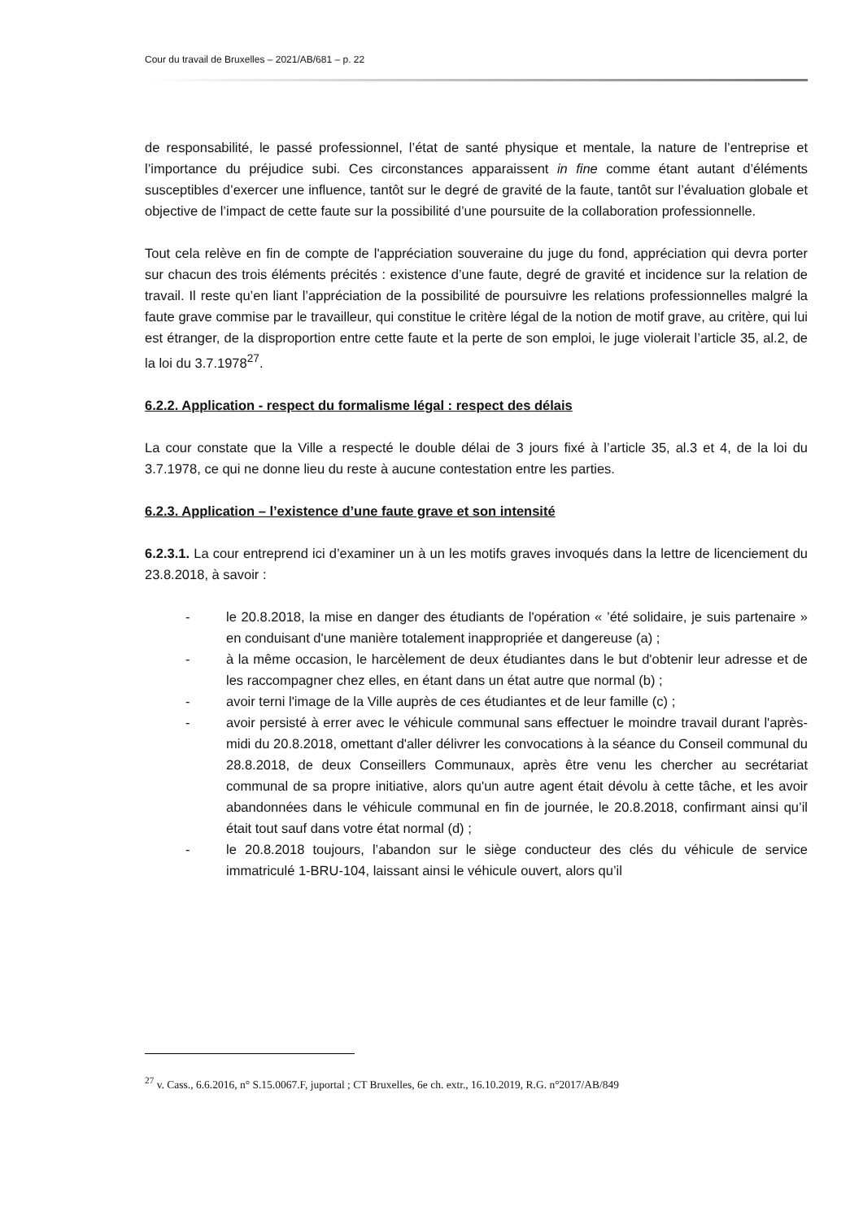Cour du travail de Bruxelles – 2021/AB/681 – p. 22
de responsabilité, le passé professionnel, l’état de santé physique et mentale, la nature de l’entreprise et l’importance du préjudice subi. Ces circonstances apparaissent in fine comme étant autant d’éléments susceptibles d’exercer une influence, tantôt sur le degré de gravité de la faute, tantôt sur l’évaluation globale et objective de l’impact de cette faute sur la possibilité d’une poursuite de la collaboration professionnelle.
Tout cela relève en fin de compte de l'appréciation souveraine du juge du fond, appréciation qui devra porter sur chacun des trois éléments précités : existence d’une faute, degré de gravité et incidence sur la relation de travail. Il reste qu’en liant l’appréciation de la possibilité de poursuivre les relations professionnelles malgré la faute grave commise par le travailleur, qui constitue le critère légal de la notion de motif grave, au critère, qui lui est étranger, de la disproportion entre cette faute et la perte de son emploi, le juge violerait l’article 35, al.2, de la loi du 3.7.1978<sup>27</sup>.
6.2.2. Application - respect du formalisme légal : respect des délais
La cour constate que la Ville a respecté le double délai de 3 jours fixé à l’article 35, al.3 et 4, de la loi du 3.7.1978, ce qui ne donne lieu du reste à aucune contestation entre les parties.
6.2.3. Application – l’existence d’une faute grave et son intensité
6.2.3.1. La cour entreprend ici d’examiner un à un les motifs graves invoqués dans la lettre de licenciement du 23.8.2018, à savoir :
- le 20.8.2018, la mise en danger des étudiants de l'opération « ’été solidaire, je suis partenaire » en conduisant d'une manière totalement inappropriée et dangereuse (a) ;
- à la même occasion, le harcèlement de deux étudiantes dans le but d'obtenir leur adresse et de les raccompagner chez elles, en étant dans un état autre que normal (b) ;
- avoir terni l'image de la Ville auprès de ces étudiantes et de leur famille (c) ;
- avoir persisté à errer avec le véhicule communal sans effectuer le moindre travail durant l'après-midi du 20.8.2018, omettant d'aller délivrer les convocations à la séance du Conseil communal du 28.8.2018, de deux Conseillers Communaux, après être venu les chercher au secrétariat communal de sa propre initiative, alors qu'un autre agent était dévolu à cette tâche, et les avoir abandonnées dans le véhicule communal en fin de journée, le 20.8.2018, confirmant ainsi qu’il était tout sauf dans votre état normal (d) ;
- le 20.8.2018 toujours, l’abandon sur le siège conducteur des clés du véhicule de service immatriculé 1-BRU-104, laissant ainsi le véhicule ouvert, alors qu’il
<sup>27</sup> v. Cass., 6.6.2016, n° S.15.0067.F, juportal ; CT Bruxelles, 6e ch. extr., 16.10.2019, R.G. n°2017/AB/849